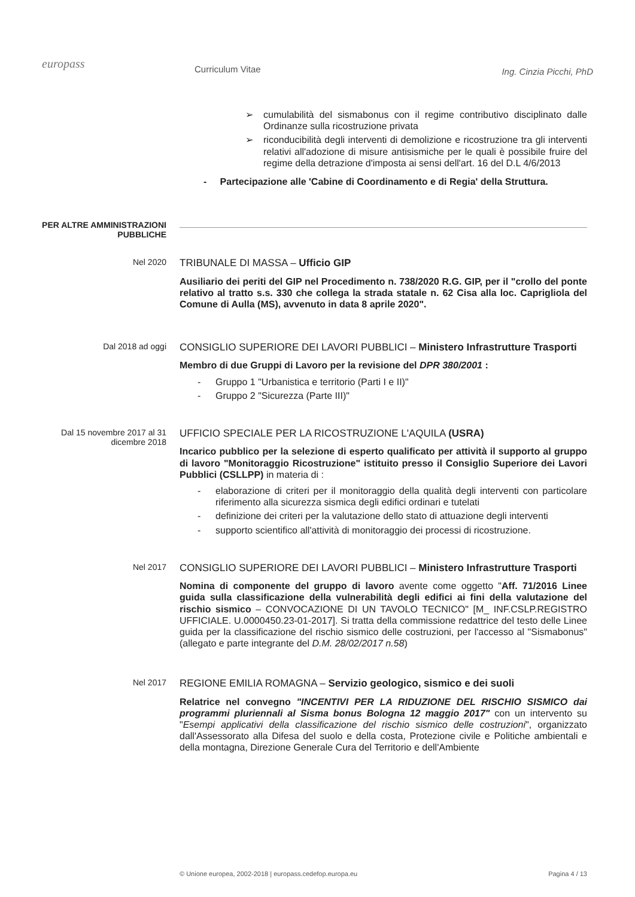europass
Curriculum Vitae
Ing. Cinzia Picchi, PhD
➢ cumulabilità del sismabonus con il regime contributivo disciplinato dalle Ordinanze sulla ricostruzione privata
➢ riconducibilità degli interventi di demolizione e ricostruzione tra gli interventi relativi all'adozione di misure antisismiche per le quali è possibile fruire del regime della detrazione d'imposta ai sensi dell'art. 16 del D.L 4/6/2013
- Partecipazione alle 'Cabine di Coordinamento e di Regia' della Struttura.
PER ALTRE AMMINISTRAZIONI PUBBLICHE
Nel 2020
TRIBUNALE DI MASSA – Ufficio GIP
Ausiliario dei periti del GIP nel Procedimento n. 738/2020 R.G. GIP, per il "crollo del ponte relativo al tratto s.s. 330 che collega la strada statale n. 62 Cisa alla loc. Caprigliola del Comune di Aulla (MS), avvenuto in data 8 aprile 2020".
Dal 2018 ad oggi
CONSIGLIO SUPERIORE DEI LAVORI PUBBLICI – Ministero Infrastrutture Trasporti
Membro di due Gruppi di Lavoro per la revisione del DPR 380/2001 :
- Gruppo 1 "Urbanistica e territorio (Parti I e II)"
- Gruppo 2 "Sicurezza (Parte III)"
Dal 15 novembre 2017 al 31 dicembre 2018
UFFICIO SPECIALE PER LA RICOSTRUZIONE L'AQUILA (USRA)
Incarico pubblico per la selezione di esperto qualificato per attività il supporto al gruppo di lavoro "Monitoraggio Ricostruzione" istituito presso il Consiglio Superiore dei Lavori Pubblici (CSLLPP) in materia di :
- elaborazione di criteri per il monitoraggio della qualità degli interventi con particolare riferimento alla sicurezza sismica degli edifici ordinari e tutelati
- definizione dei criteri per la valutazione dello stato di attuazione degli interventi
- supporto scientifico all'attività di monitoraggio dei processi di ricostruzione.
Nel 2017
CONSIGLIO SUPERIORE DEI LAVORI PUBBLICI – Ministero Infrastrutture Trasporti
Nomina di componente del gruppo di lavoro avente come oggetto "Aff. 71/2016 Linee guida sulla classificazione della vulnerabilità degli edifici ai fini della valutazione del rischio sismico – CONVOCAZIONE DI UN TAVOLO TECNICO" [M_ INF.CSLP.REGISTRO UFFICIALE. U.0000450.23-01-2017]. Si tratta della commissione redattrice del testo delle Linee guida per la classificazione del rischio sismico delle costruzioni, per l'accesso al "Sismabonus" (allegato e parte integrante del D.M. 28/02/2017 n.58)
Nel 2017
REGIONE EMILIA ROMAGNA – Servizio geologico, sismico e dei suoli
Relatrice nel convegno "INCENTIVI PER LA RIDUZIONE DEL RISCHIO SISMICO dai programmi pluriennali al Sisma bonus Bologna 12 maggio 2017" con un intervento su "Esempi applicativi della classificazione del rischio sismico delle costruzioni", organizzato dall'Assessorato alla Difesa del suolo e della costa, Protezione civile e Politiche ambientali e della montagna, Direzione Generale Cura del Territorio e dell'Ambiente
© Unione europea, 2002-2018 | europass.cedefop.europa.eu Pagina 4 / 13